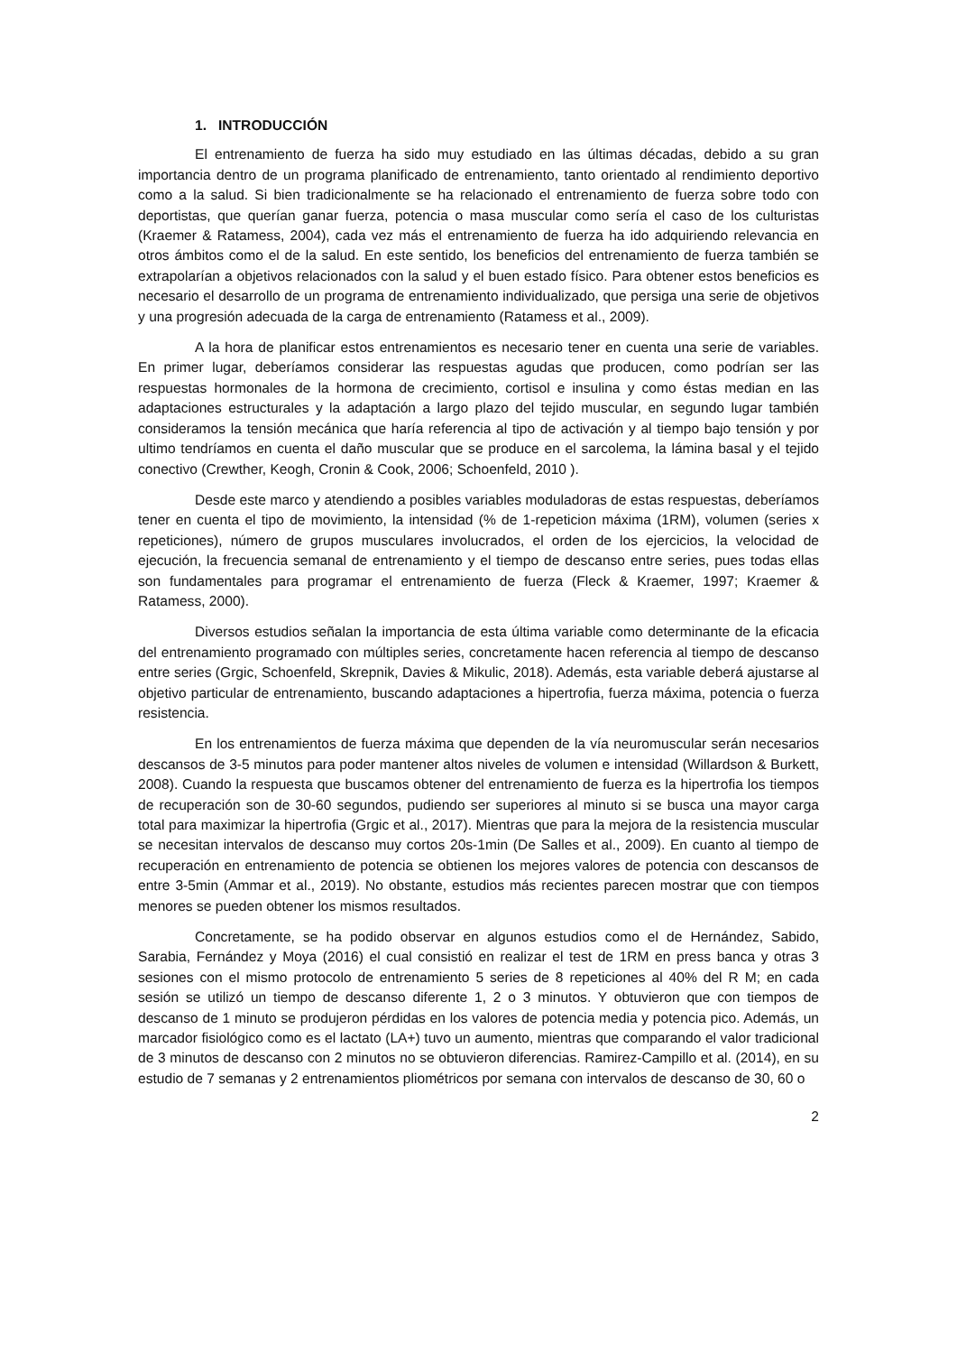1. INTRODUCCIÓN
El entrenamiento de fuerza ha sido muy estudiado en las últimas décadas, debido a su gran importancia dentro de un programa planificado de entrenamiento, tanto orientado al rendimiento deportivo como a la salud. Si bien tradicionalmente se ha relacionado el entrenamiento de fuerza sobre todo con deportistas, que querían ganar fuerza, potencia o masa muscular como sería el caso de los culturistas (Kraemer & Ratamess, 2004), cada vez más el entrenamiento de fuerza ha ido adquiriendo relevancia en otros ámbitos como el de la salud. En este sentido, los beneficios del entrenamiento de fuerza también se extrapolarían a objetivos relacionados con la salud y el buen estado físico. Para obtener estos beneficios es necesario el desarrollo de un programa de entrenamiento individualizado, que persiga una serie de objetivos y una progresión adecuada de la carga de entrenamiento (Ratamess et al., 2009).
A la hora de planificar estos entrenamientos es necesario tener en cuenta una serie de variables. En primer lugar, deberíamos considerar las respuestas agudas que producen, como podrían ser las respuestas hormonales de la hormona de crecimiento, cortisol e insulina y como éstas median en las adaptaciones estructurales y la adaptación a largo plazo del tejido muscular, en segundo lugar también consideramos la tensión mecánica que haría referencia al tipo de activación y al tiempo bajo tensión y por ultimo tendríamos en cuenta el daño muscular que se produce en el sarcolema, la lámina basal y el tejido conectivo (Crewther, Keogh, Cronin & Cook, 2006; Schoenfeld, 2010 ).
Desde este marco y atendiendo a posibles variables moduladoras de estas respuestas, deberíamos tener en cuenta el tipo de movimiento, la intensidad (% de 1-repeticion máxima (1RM), volumen (series x repeticiones), número de grupos musculares involucrados, el orden de los ejercicios, la velocidad de ejecución, la frecuencia semanal de entrenamiento y el tiempo de descanso entre series, pues todas ellas son fundamentales para programar el entrenamiento de fuerza (Fleck & Kraemer, 1997; Kraemer & Ratamess, 2000).
Diversos estudios señalan la importancia de esta última variable como determinante de la eficacia del entrenamiento programado con múltiples series, concretamente hacen referencia al tiempo de descanso entre series (Grgic, Schoenfeld, Skrepnik, Davies & Mikulic, 2018). Además, esta variable deberá ajustarse al objetivo particular de entrenamiento, buscando adaptaciones a hipertrofia, fuerza máxima, potencia o fuerza resistencia.
En los entrenamientos de fuerza máxima que dependen de la vía neuromuscular serán necesarios descansos de 3-5 minutos para poder mantener altos niveles de volumen e intensidad (Willardson & Burkett, 2008). Cuando la respuesta que buscamos obtener del entrenamiento de fuerza es la hipertrofia los tiempos de recuperación son de 30-60 segundos, pudiendo ser superiores al minuto si se busca una mayor carga total para maximizar la hipertrofia (Grgic et al., 2017). Mientras que para la mejora de la resistencia muscular se necesitan intervalos de descanso muy cortos 20s-1min (De Salles et al., 2009). En cuanto al tiempo de recuperación en entrenamiento de potencia se obtienen los mejores valores de potencia con descansos de entre 3-5min (Ammar et al., 2019). No obstante, estudios más recientes parecen mostrar que con tiempos menores se pueden obtener los mismos resultados.
Concretamente, se ha podido observar en algunos estudios como el de Hernández, Sabido, Sarabia, Fernández y Moya (2016) el cual consistió en realizar el test de 1RM en press banca y otras 3 sesiones con el mismo protocolo de entrenamiento 5 series de 8 repeticiones al 40% del R M; en cada sesión se utilizó un tiempo de descanso diferente 1, 2 o 3 minutos. Y obtuvieron que con tiempos de descanso de 1 minuto se produjeron pérdidas en los valores de potencia media y potencia pico. Además, un marcador fisiológico como es el lactato (LA+) tuvo un aumento, mientras que comparando el valor tradicional de 3 minutos de descanso con 2 minutos no se obtuvieron diferencias. Ramirez-Campillo et al. (2014), en su estudio de 7 semanas y 2 entrenamientos pliométricos por semana con intervalos de descanso de 30, 60 o
2